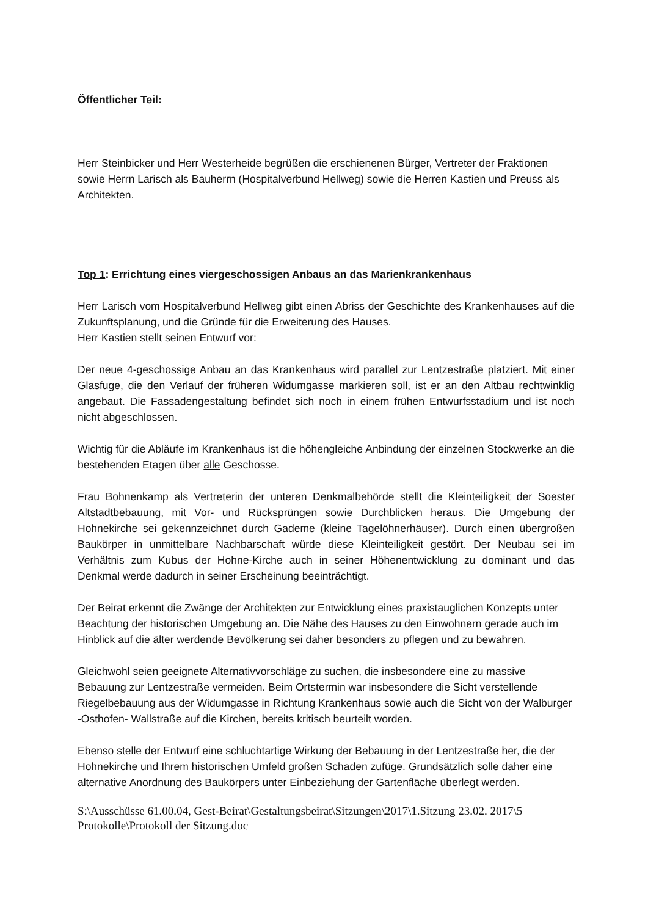Öffentlicher Teil:
Herr Steinbicker und Herr Westerheide begrüßen die erschienenen Bürger, Vertreter der Fraktionen sowie Herrn Larisch als Bauherrn (Hospitalverbund Hellweg) sowie die Herren Kastien und Preuss als Architekten.
Top 1: Errichtung eines viergeschossigen Anbaus an das Marienkrankenhaus
Herr Larisch vom Hospitalverbund Hellweg gibt einen Abriss der Geschichte des Krankenhauses auf die Zukunftsplanung, und die Gründe für die Erweiterung des Hauses.
Herr Kastien stellt seinen Entwurf vor:
Der neue 4-geschossige Anbau an das Krankenhaus wird parallel zur Lentzestraße platziert. Mit einer Glasfuge, die den Verlauf der früheren Widumgasse markieren soll, ist er an den Altbau rechtwinklig angebaut. Die Fassadengestaltung befindet sich noch in einem frühen Entwurfsstadium und ist noch nicht abgeschlossen.
Wichtig für die Abläufe im Krankenhaus ist die höhengleiche Anbindung der einzelnen Stockwerke an die bestehenden Etagen über alle Geschosse.
Frau Bohnenkamp als Vertreterin der unteren Denkmalbehörde stellt die Kleinteiligkeit der Soester Altstadtbebauung, mit Vor- und Rücksprüngen sowie Durchblicken heraus. Die Umgebung der Hohnekirche sei gekennzeichnet durch Gademe (kleine Tagelöhnerhäuser). Durch einen übergroßen Baukörper in unmittelbare Nachbarschaft würde diese Kleinteiligkeit gestört. Der Neubau sei im Verhältnis zum Kubus der Hohne-Kirche auch in seiner Höhenentwicklung zu dominant und das Denkmal werde dadurch in seiner Erscheinung beeinträchtigt.
Der Beirat erkennt die Zwänge der Architekten zur Entwicklung eines praxistauglichen Konzepts unter Beachtung der historischen Umgebung an. Die Nähe des Hauses zu den Einwohnern gerade auch im Hinblick auf die älter werdende Bevölkerung sei daher besonders zu pflegen und zu bewahren.
Gleichwohl seien geeignete Alternativvorschläge zu suchen, die insbesondere eine zu massive Bebauung zur Lentzestraße vermeiden. Beim Ortstermin war insbesondere die Sicht verstellende Riegelbebauung aus der Widumgasse in Richtung Krankenhaus sowie auch die Sicht von der Walburger -Osthofen- Wallstraße auf die Kirchen, bereits kritisch beurteilt worden.
Ebenso stelle der Entwurf eine schluchtartige Wirkung der Bebauung in der Lentzestraße her, die der Hohnekirche und Ihrem historischen Umfeld großen Schaden zufüge. Grundsätzlich solle daher eine alternative Anordnung des Baukörpers unter Einbeziehung der Gartenfläche überlegt werden.
S:\Ausschüsse 61.00.04, Gest-Beirat\Gestaltungsbeirat\Sitzungen\2017\1.Sitzung 23.02. 2017\5 Protokolle\Protokoll der Sitzung.doc